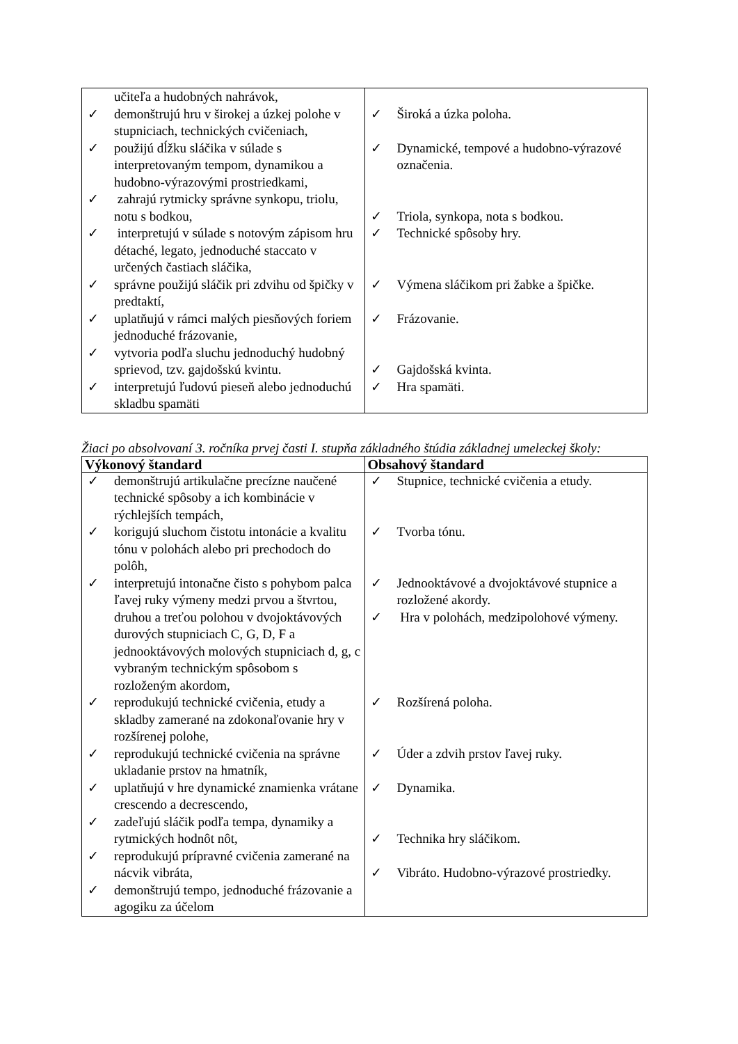| učiteľa a hudobných nahrávok, ✓ demonštrujú hru v širokej a úzkej polohe v stupniciach, technických cvičeniach, ✓ použijú dĺžku sláčika v súlade s interpretovaným tempom, dynamikou a hudobno-výrazovými prostriedkami, ✓ zahrajú rytmicky správne synkopu, triolu, notu s bodkou, ✓ interpretujú v súlade s notovým zápisom hru détaché, legato, jednoduché staccato v určených častiach sláčika, ✓ správne použijú sláčik pri zdvihu od špičky v predtaktí, ✓ uplatňujú v rámci malých piesňových foriem jednoduché frázovanie, ✓ vytvoria podľa sluchu jednoduchý hudobný sprievod, tzv. gajdošskú kvintu. ✓ interpretujú ľudovú pieseň alebo jednoduchú skladbu spamäti | ✓ Široká a úzka poloha. ✓ Dynamické, tempové a hudobno-výrazové označenia. ✓ Triola, synkopa, nota s bodkou. ✓ Technické spôsoby hry. ✓ Výmena sláčikom pri žabke a špičke. ✓ Frázovanie. ✓ Gajdošská kvinta. ✓ Hra spamäti. |
Žiaci po absolvovaní 3. ročníka prvej časti I. stupňa základného štúdia základnej umeleckej školy:
| Výkonový štandard | Obsahový štandard |
| --- | --- |
| ✓ demonštrujú artikulačne precízne naučené technické spôsoby a ich kombinácie v rýchlejších tempách, ✓ korigujú sluchom čistotu intonácie a kvalitu tónu v polohách alebo pri prechodoch do polôh, ✓ interpretujú intonačne čisto s pohybom palca ľavej ruky výmeny medzi prvou a štvrtou, druhou a treťou polohou v dvojoktávových durových stupniciach C, G, D, F a jednooktávových molových stupniciach d, g, c vybraným technickým spôsobom s rozloženým akordom, ✓ reprodukujú technické cvičenia, etudy a skladby zamerané na zdokonaľovanie hry v rozšírenej polohe, ✓ reprodukujú technické cvičenia na správne ukladanie prstov na hmatník, ✓ uplatňujú v hre dynamické znamienka vrátane crescendo a decrescendo, ✓ zadeľujú sláčik podľa tempa, dynamiky a rytmických hodnôt nôt, ✓ reprodukujú prípravné cvičenia zamerané na nácvik vibráta, ✓ demonštrujú tempo, jednoduché frázovanie a agogiku za účelom | ✓ Stupnice, technické cvičenia a etudy. ✓ Tvorba tónu. ✓ Jednooktávové a dvojoktávové stupnice a rozložené akordy. ✓ Hra v polohách, medzipolohové výmeny. ✓ Rozšírená poloha. ✓ Úder a zdvih prstov ľavej ruky. ✓ Dynamika. ✓ Technika hry sláčikom. ✓ Vibráto. Hudobno-výrazové prostriedky. |